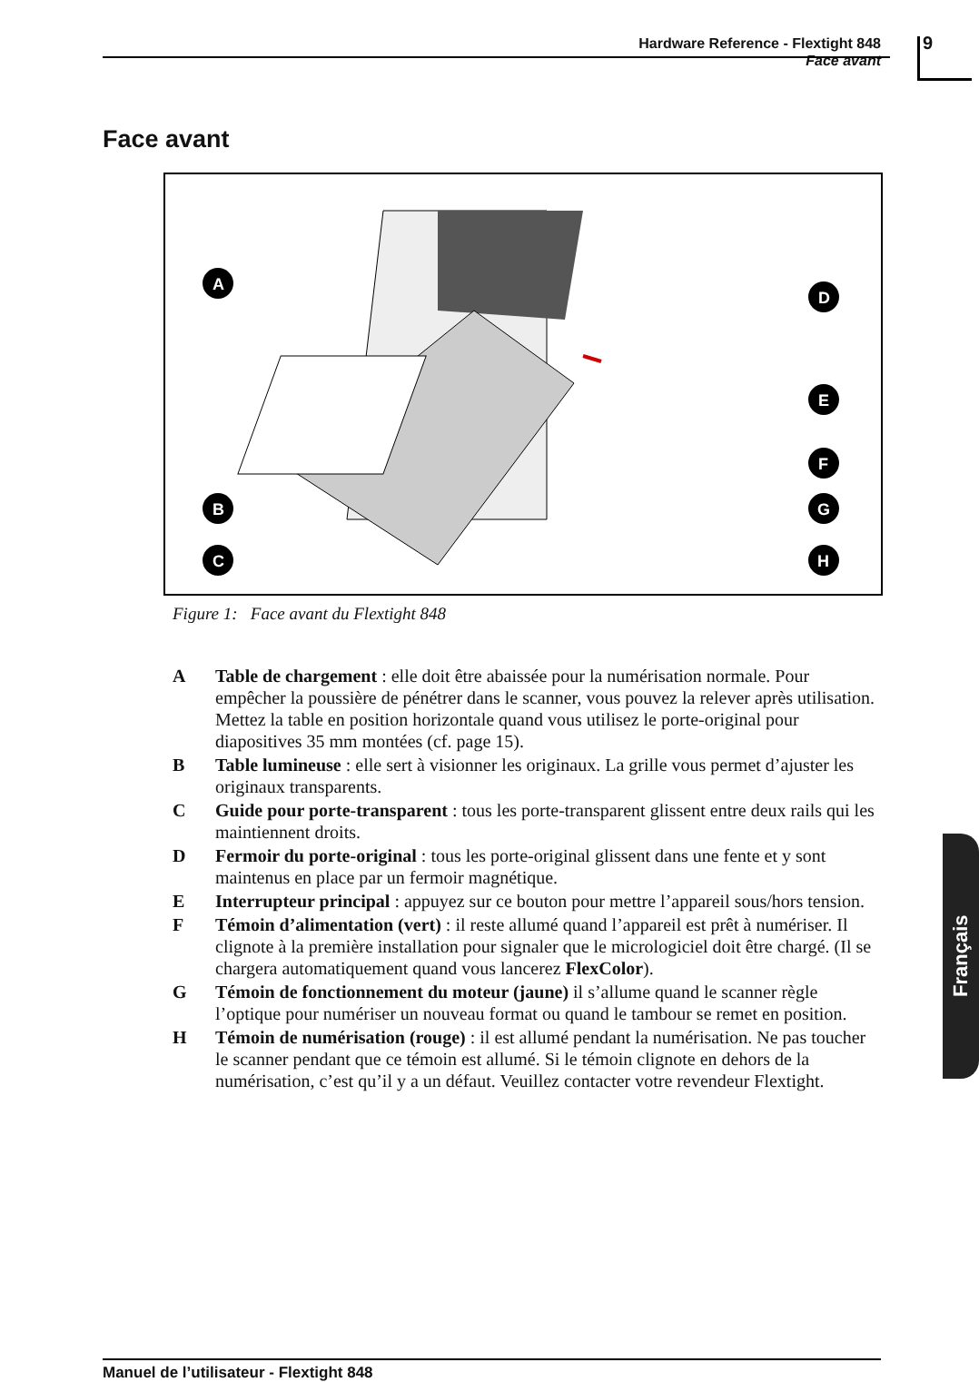Hardware Reference - Flextight 848
Face avant
9
Face avant
A
D
E
F
G
B
C
H
Figure 1: Face avant du Flextight 848
A Table de chargement : elle doit être abaissée pour la numérisation normale. Pour empêcher la poussière de pénétrer dans le scanner, vous pouvez la relever après utilisation. Mettez la table en position horizontale quand vous utilisez le porte-original pour diapositives 35 mm montées (cf. page 15).
B Table lumineuse : elle sert à visionner les originaux. La grille vous permet d’ajuster les originaux transparents.
C Guide pour porte-transparent : tous les porte-transparent glissent entre deux rails qui les maintiennent droits.
D Fermoir du porte-original : tous les porte-original glissent dans une fente et y sont maintenus en place par un fermoir magnétique.
E Interrupteur principal : appuyez sur ce bouton pour mettre l’appareil sous/hors tension.
F Témoin d’alimentation (vert) : il reste allumé quand l’appareil est prêt à numériser. Il clignote à la première installation pour signaler que le micrologiciel doit être chargé. (Il se chargera automatiquement quand vous lancerez FlexColor).
G Témoin de fonctionnement du moteur (jaune) il s’allume quand le scanner règle l’optique pour numériser un nouveau format ou quand le tambour se remet en position.
H Témoin de numérisation (rouge) : il est allumé pendant la numérisation. Ne pas toucher le scanner pendant que ce témoin est allumé. Si le témoin clignote en dehors de la numérisation, c’est qu’il y a un défaut. Veuillez contacter votre revendeur Flextight.
Français
Manuel de l’utilisateur - Flextight 848